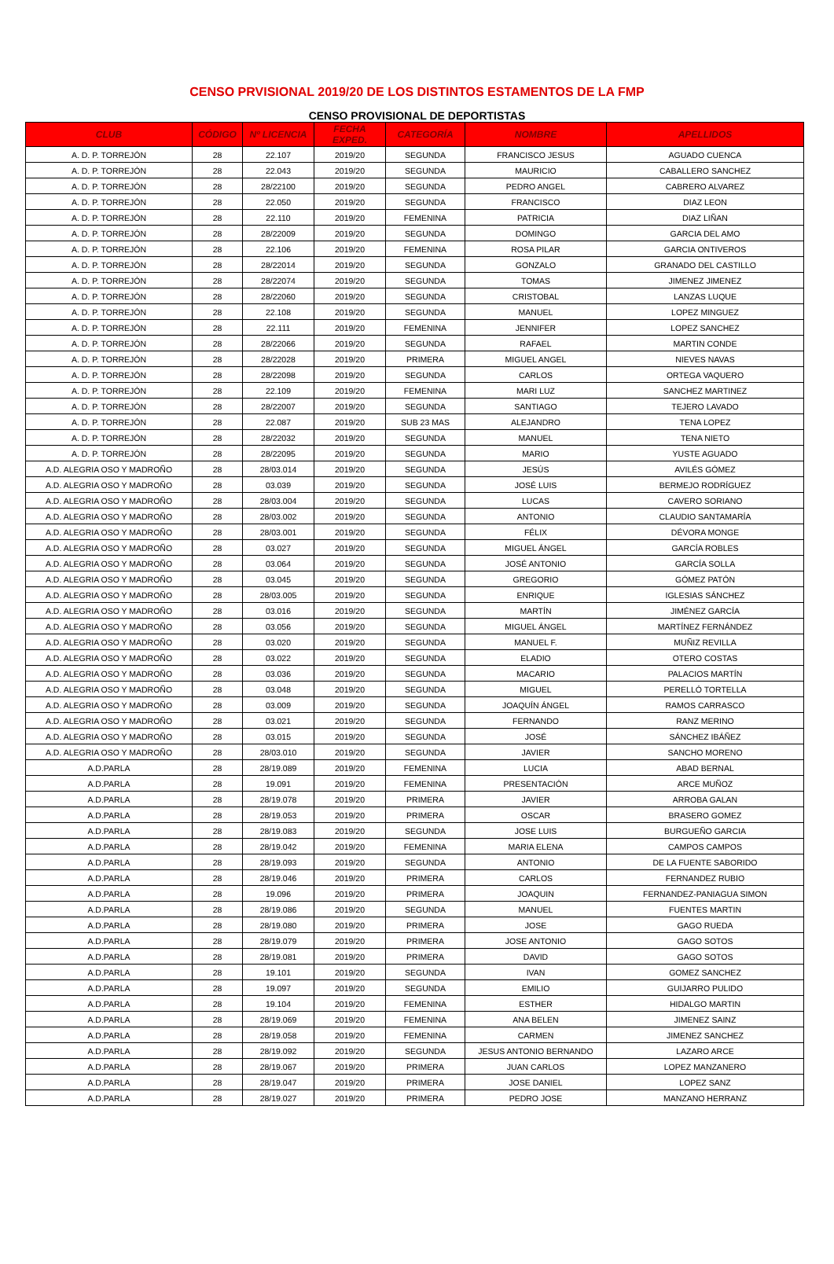CENSO PRVISIONAL 2019/20 DE LOS DISTINTOS ESTAMENTOS DE LA FMP
CENSO PROVISIONAL DE DEPORTISTAS
| CLUB | CÓDIGO | Nº LICENCIA | FECHA EXPED. | CATEGORÍA | NOMBRE | APELLIDOS |
| --- | --- | --- | --- | --- | --- | --- |
| A. D. P. TORREJÓN | 28 | 22.107 | 2019/20 | SEGUNDA | FRANCISCO JESUS | AGUADO CUENCA |
| A. D. P. TORREJÓN | 28 | 22.043 | 2019/20 | SEGUNDA | MAURICIO | CABALLERO SANCHEZ |
| A. D. P. TORREJÓN | 28 | 28/22100 | 2019/20 | SEGUNDA | PEDRO ANGEL | CABRERO ALVAREZ |
| A. D. P. TORREJÓN | 28 | 22.050 | 2019/20 | SEGUNDA | FRANCISCO | DIAZ LEON |
| A. D. P. TORREJÓN | 28 | 22.110 | 2019/20 | FEMENINA | PATRICIA | DIAZ LIÑAN |
| A. D. P. TORREJÓN | 28 | 28/22009 | 2019/20 | SEGUNDA | DOMINGO | GARCIA DEL AMO |
| A. D. P. TORREJÓN | 28 | 22.106 | 2019/20 | FEMENINA | ROSA PILAR | GARCIA ONTIVEROS |
| A. D. P. TORREJÓN | 28 | 28/22014 | 2019/20 | SEGUNDA | GONZALO | GRANADO DEL CASTILLO |
| A. D. P. TORREJÓN | 28 | 28/22074 | 2019/20 | SEGUNDA | TOMAS | JIMENEZ JIMENEZ |
| A. D. P. TORREJÓN | 28 | 28/22060 | 2019/20 | SEGUNDA | CRISTOBAL | LANZAS LUQUE |
| A. D. P. TORREJÓN | 28 | 22.108 | 2019/20 | SEGUNDA | MANUEL | LOPEZ MINGUEZ |
| A. D. P. TORREJÓN | 28 | 22.111 | 2019/20 | FEMENINA | JENNIFER | LOPEZ SANCHEZ |
| A. D. P. TORREJÓN | 28 | 28/22066 | 2019/20 | SEGUNDA | RAFAEL | MARTIN CONDE |
| A. D. P. TORREJÓN | 28 | 28/22028 | 2019/20 | PRIMERA | MIGUEL ANGEL | NIEVES NAVAS |
| A. D. P. TORREJÓN | 28 | 28/22098 | 2019/20 | SEGUNDA | CARLOS | ORTEGA VAQUERO |
| A. D. P. TORREJÓN | 28 | 22.109 | 2019/20 | FEMENINA | MARI LUZ | SANCHEZ MARTINEZ |
| A. D. P. TORREJÓN | 28 | 28/22007 | 2019/20 | SEGUNDA | SANTIAGO | TEJERO LAVADO |
| A. D. P. TORREJÓN | 28 | 22.087 | 2019/20 | SUB 23 MAS | ALEJANDRO | TENA LOPEZ |
| A. D. P. TORREJÓN | 28 | 28/22032 | 2019/20 | SEGUNDA | MANUEL | TENA NIETO |
| A. D. P. TORREJÓN | 28 | 28/22095 | 2019/20 | SEGUNDA | MARIO | YUSTE AGUADO |
| A.D. ALEGRIA OSO Y MADROÑO | 28 | 28/03.014 | 2019/20 | SEGUNDA | JESÚS | AVILÉS GÓMEZ |
| A.D. ALEGRIA OSO Y MADROÑO | 28 | 03.039 | 2019/20 | SEGUNDA | JOSÉ LUIS | BERMEJO RODRÍGUEZ |
| A.D. ALEGRIA OSO Y MADROÑO | 28 | 28/03.004 | 2019/20 | SEGUNDA | LUCAS | CAVERO SORIANO |
| A.D. ALEGRIA OSO Y MADROÑO | 28 | 28/03.002 | 2019/20 | SEGUNDA | ANTONIO | CLAUDIO SANTAMARÍA |
| A.D. ALEGRIA OSO Y MADROÑO | 28 | 28/03.001 | 2019/20 | SEGUNDA | FÉLIX | DÉVORA MONGE |
| A.D. ALEGRIA OSO Y MADROÑO | 28 | 03.027 | 2019/20 | SEGUNDA | MIGUEL ÁNGEL | GARCÍA ROBLES |
| A.D. ALEGRIA OSO Y MADROÑO | 28 | 03.064 | 2019/20 | SEGUNDA | JOSÉ ANTONIO | GARCÍA SOLLA |
| A.D. ALEGRIA OSO Y MADROÑO | 28 | 03.045 | 2019/20 | SEGUNDA | GREGORIO | GÓMEZ PATÓN |
| A.D. ALEGRIA OSO Y MADROÑO | 28 | 28/03.005 | 2019/20 | SEGUNDA | ENRIQUE | IGLESIAS SÁNCHEZ |
| A.D. ALEGRIA OSO Y MADROÑO | 28 | 03.016 | 2019/20 | SEGUNDA | MARTÍN | JIMÉNEZ GARCÍA |
| A.D. ALEGRIA OSO Y MADROÑO | 28 | 03.056 | 2019/20 | SEGUNDA | MIGUEL ÁNGEL | MARTÍNEZ FERNÁNDEZ |
| A.D. ALEGRIA OSO Y MADROÑO | 28 | 03.020 | 2019/20 | SEGUNDA | MANUEL F. | MUÑIZ REVILLA |
| A.D. ALEGRIA OSO Y MADROÑO | 28 | 03.022 | 2019/20 | SEGUNDA | ELADIO | OTERO COSTAS |
| A.D. ALEGRIA OSO Y MADROÑO | 28 | 03.036 | 2019/20 | SEGUNDA | MACARIO | PALACIOS MARTÍN |
| A.D. ALEGRIA OSO Y MADROÑO | 28 | 03.048 | 2019/20 | SEGUNDA | MIGUEL | PERELLÓ TORTELLA |
| A.D. ALEGRIA OSO Y MADROÑO | 28 | 03.009 | 2019/20 | SEGUNDA | JOAQUÍN ÁNGEL | RAMOS CARRASCO |
| A.D. ALEGRIA OSO Y MADROÑO | 28 | 03.021 | 2019/20 | SEGUNDA | FERNANDO | RANZ MERINO |
| A.D. ALEGRIA OSO Y MADROÑO | 28 | 03.015 | 2019/20 | SEGUNDA | JOSÉ | SÁNCHEZ IBÁÑEZ |
| A.D. ALEGRIA OSO Y MADROÑO | 28 | 28/03.010 | 2019/20 | SEGUNDA | JAVIER | SANCHO MORENO |
| A.D.PARLA | 28 | 28/19.089 | 2019/20 | FEMENINA | LUCIA | ABAD BERNAL |
| A.D.PARLA | 28 | 19.091 | 2019/20 | FEMENINA | PRESENTACIÓN | ARCE MUÑOZ |
| A.D.PARLA | 28 | 28/19.078 | 2019/20 | PRIMERA | JAVIER | ARROBA GALAN |
| A.D.PARLA | 28 | 28/19.053 | 2019/20 | PRIMERA | OSCAR | BRASERO GOMEZ |
| A.D.PARLA | 28 | 28/19.083 | 2019/20 | SEGUNDA | JOSE LUIS | BURGUEÑO GARCIA |
| A.D.PARLA | 28 | 28/19.042 | 2019/20 | FEMENINA | MARIA ELENA | CAMPOS CAMPOS |
| A.D.PARLA | 28 | 28/19.093 | 2019/20 | SEGUNDA | ANTONIO | DE LA FUENTE SABORIDO |
| A.D.PARLA | 28 | 28/19.046 | 2019/20 | PRIMERA | CARLOS | FERNANDEZ RUBIO |
| A.D.PARLA | 28 | 19.096 | 2019/20 | PRIMERA | JOAQUIN | FERNANDEZ-PANIAGUA SIMON |
| A.D.PARLA | 28 | 28/19.086 | 2019/20 | SEGUNDA | MANUEL | FUENTES MARTIN |
| A.D.PARLA | 28 | 28/19.080 | 2019/20 | PRIMERA | JOSE | GAGO RUEDA |
| A.D.PARLA | 28 | 28/19.079 | 2019/20 | PRIMERA | JOSE ANTONIO | GAGO SOTOS |
| A.D.PARLA | 28 | 28/19.081 | 2019/20 | PRIMERA | DAVID | GAGO SOTOS |
| A.D.PARLA | 28 | 19.101 | 2019/20 | SEGUNDA | IVAN | GOMEZ SANCHEZ |
| A.D.PARLA | 28 | 19.097 | 2019/20 | SEGUNDA | EMILIO | GUIJARRO PULIDO |
| A.D.PARLA | 28 | 19.104 | 2019/20 | FEMENINA | ESTHER | HIDALGO MARTIN |
| A.D.PARLA | 28 | 28/19.069 | 2019/20 | FEMENINA | ANA BELEN | JIMENEZ SAINZ |
| A.D.PARLA | 28 | 28/19.058 | 2019/20 | FEMENINA | CARMEN | JIMENEZ SANCHEZ |
| A.D.PARLA | 28 | 28/19.092 | 2019/20 | SEGUNDA | JESUS ANTONIO BERNANDO | LAZARO ARCE |
| A.D.PARLA | 28 | 28/19.067 | 2019/20 | PRIMERA | JUAN CARLOS | LOPEZ MANZANERO |
| A.D.PARLA | 28 | 28/19.047 | 2019/20 | PRIMERA | JOSE DANIEL | LOPEZ SANZ |
| A.D.PARLA | 28 | 28/19.027 | 2019/20 | PRIMERA | PEDRO JOSE | MANZANO HERRANZ |